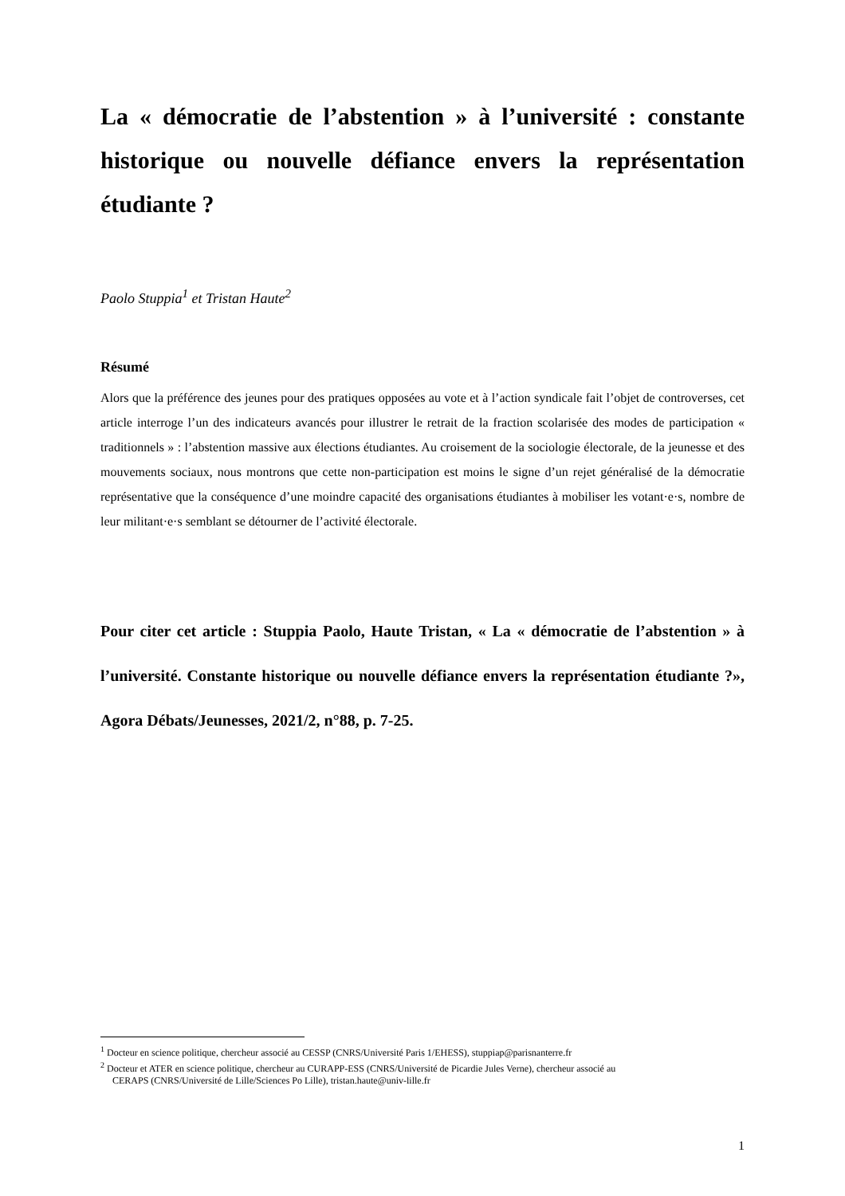La « démocratie de l’abstention » à l’université : constante historique ou nouvelle défiance envers la représentation étudiante ?
Paolo Stuppia<sup>1</sup> et Tristan Haute<sup>2</sup>
Résumé
Alors que la préférence des jeunes pour des pratiques opposées au vote et à l’action syndicale fait l’objet de controverses, cet article interroge l’un des indicateurs avancés pour illustrer le retrait de la fraction scolarisée des modes de participation « traditionnels » : l’abstention massive aux élections étudiantes. Au croisement de la sociologie électorale, de la jeunesse et des mouvements sociaux, nous montrons que cette non-participation est moins le signe d’un rejet généralisé de la démocratie représentative que la conséquence d’une moindre capacité des organisations étudiantes à mobiliser les votant·e·s, nombre de leur militant·e·s semblant se détourner de l’activité électorale.
Pour citer cet article : Stuppia Paolo, Haute Tristan, « La « démocratie de l’abstention » à l’université. Constante historique ou nouvelle défiance envers la représentation étudiante ?», Agora Débats/Jeunesses, 2021/2, n°88, p. 7-25.
<sup>1</sup> Docteur en science politique, chercheur associé au CESSP (CNRS/Université Paris 1/EHESS), stuppiap@parisnanterre.fr
<sup>2</sup> Docteur et ATER en science politique, chercheur au CURAPP-ESS (CNRS/Université de Picardie Jules Verne), chercheur associé au
CERAPS (CNRS/Université de Lille/Sciences Po Lille), tristan.haute@univ-lille.fr
1